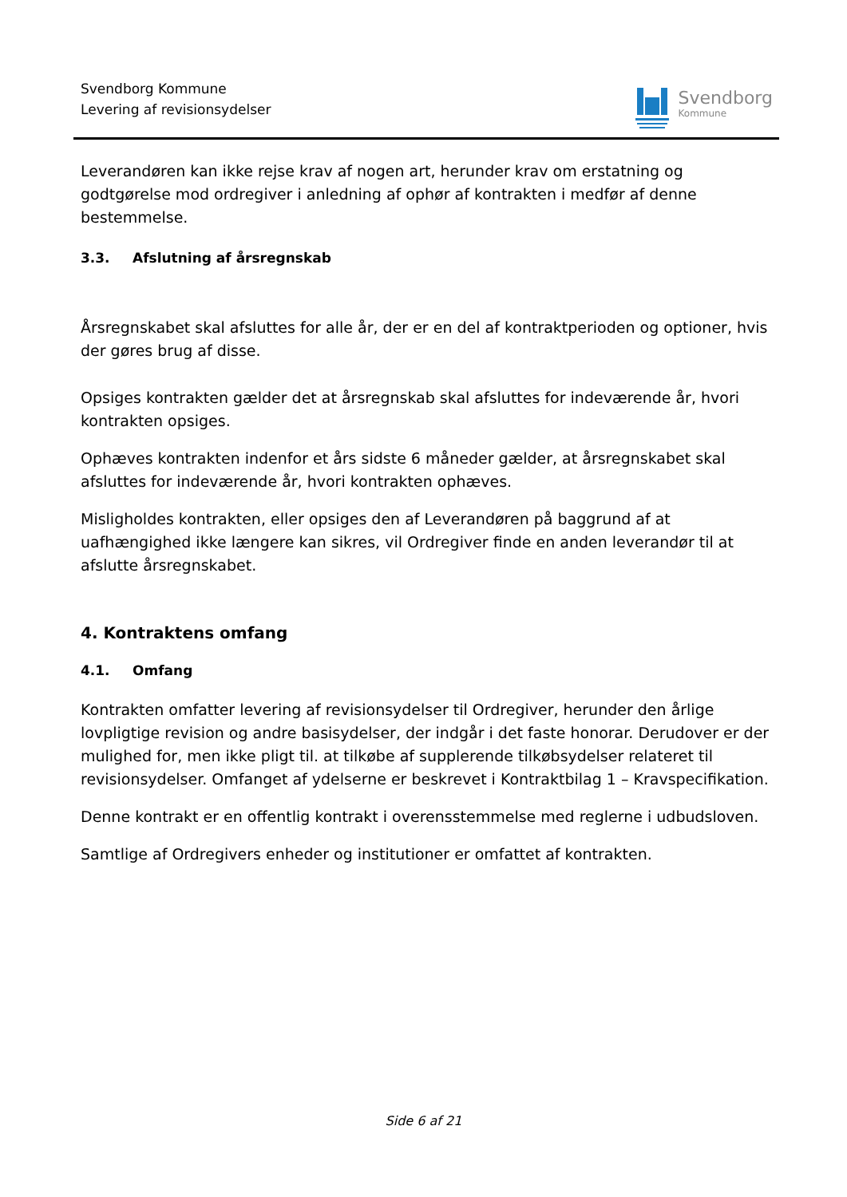Svendborg Kommune
Levering af revisionsydelser
Svendborg
Kommune
Leverandøren kan ikke rejse krav af nogen art, herunder krav om erstatning og godtgørelse mod ordregiver i anledning af ophør af kontrakten i medfør af denne bestemmelse.
3.3. Afslutning af årsregnskab
Årsregnskabet skal afsluttes for alle år, der er en del af kontraktperioden og optioner, hvis der gøres brug af disse.
Opsiges kontrakten gælder det at årsregnskab skal afsluttes for indeværende år, hvori kontrakten opsiges.
Ophæves kontrakten indenfor et års sidste 6 måneder gælder, at årsregnskabet skal afsluttes for indeværende år, hvori kontrakten ophæves.
Misligholdes kontrakten, eller opsiges den af Leverandøren på baggrund af at uafhængighed ikke længere kan sikres, vil Ordregiver finde en anden leverandør til at afslutte årsregnskabet.
4. Kontraktens omfang
4.1. Omfang
Kontrakten omfatter levering af revisionsydelser til Ordregiver, herunder den årlige lovpligtige revision og andre basisydelser, der indgår i det faste honorar. Derudover er der mulighed for, men ikke pligt til. at tilkøbe af supplerende tilkøbsydelser relateret til revisionsydelser. Omfanget af ydelserne er beskrevet i Kontraktbilag 1 – Kravspecifikation.
Denne kontrakt er en offentlig kontrakt i overensstemmelse med reglerne i udbudsloven.
Samtlige af Ordregivers enheder og institutioner er omfattet af kontrakten.
Side 6 af 21